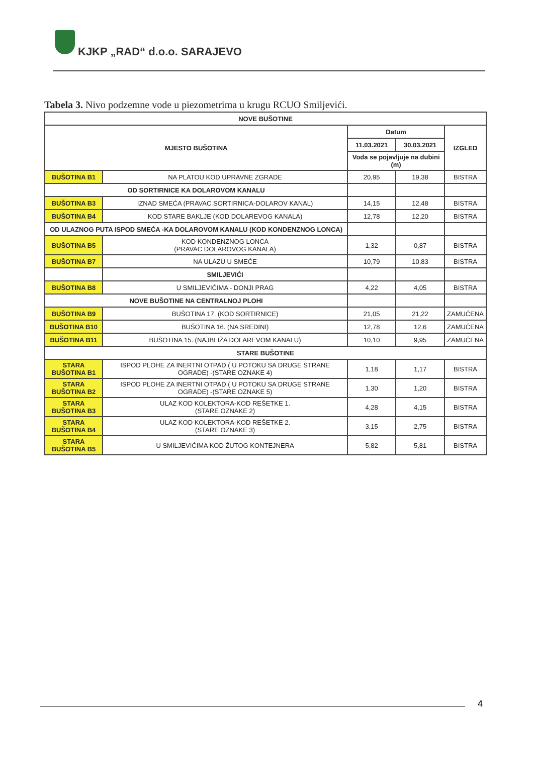KJKP „RAD“ d.o.o. SARAJEVO
Tabela 3. Nivo podzemne vode u piezometrima u krugu RCUO Smiljevići.
| NOVE BUŠOTINE | | | | |
| --- | --- | --- | --- | --- |
| MJESTO BUŠOTINA | | Datum | | IZGLED |
| | | 11.03.2021 | 30.03.2021 | |
| | | Voda se pojavljuje na dubini (m) | | |
| BUŠOTINA B1 | NA PLATOU KOD UPRAVNE ZGRADE | 20,95 | 19,38 | BISTRA |
| OD SORTIRNICE KA DOLAROVOM KANALU | | | | |
| BUŠOTINA B3 | IZNAD SMEĆA (PRAVAC SORTIRNICA-DOLAROV KANAL) | 14,15 | 12,48 | BISTRA |
| BUŠOTINA B4 | KOD STARE BAKLJE (KOD DOLAREVOG KANALA) | 12,78 | 12,20 | BISTRA |
| OD ULAZNOG PUTA ISPOD SMEĆA -KA DOLAROVOM KANALU (KOD KONDENZNOG LONCA) | | | | |
| BUŠOTINA B5 | KOD KONDENZNOG LONCA (PRAVAC DOLAROVOG KANALA) | 1,32 | 0,87 | BISTRA |
| BUŠOTINA B7 | NA ULAZU U SMEĆE | 10,79 | 10,83 | BISTRA |
| | SMILJEVIĆI | | | |
| BUŠOTINA B8 | U SMILJEVIĆIMA - DONJI PRAG | 4,22 | 4,05 | BISTRA |
| NOVE BUŠOTINE NA CENTRALNOJ PLOHI | | | | |
| BUŠOTINA B9 | BUŠOTINA 17. (KOD SORTIRNICE) | 21,05 | 21,22 | ZAMUĆENA |
| BUŠOTINA B10 | BUŠOTINA 16. (NA SREDINI) | 12,78 | 12,6 | ZAMUĆENA |
| BUŠOTINA B11 | BUŠOTINA 15. (NAJBLIŽA DOLAREVOM KANALU) | 10,10 | 9,95 | ZAMUĆENA |
| STARE BUŠOTINE | | | | |
| STARA BUŠOTINA B1 | ISPOD PLOHE ZA INERTNI OTPAD ( U POTOKU SA DRUGE STRANE OGRADE) -(STARE OZNAKE 4) | 1,18 | 1,17 | BISTRA |
| STARA BUŠOTINA B2 | ISPOD PLOHE ZA INERTNI OTPAD ( U POTOKU SA DRUGE STRANE OGRADE) -(STARE OZNAKE 5) | 1,30 | 1,20 | BISTRA |
| STARA BUŠOTINA B3 | ULAZ KOD KOLEKTORA-KOD REŠETKE 1. (STARE OZNAKE 2) | 4,28 | 4,15 | BISTRA |
| STARA BUŠOTINA B4 | ULAZ KOD KOLEKTORA-KOD REŠETKE 2. (STARE OZNAKE 3) | 3,15 | 2,75 | BISTRA |
| STARA BUŠOTINA B5 | U SMILJEVIĆIMA KOD ŽUTOG KONTEJNERA | 5,82 | 5,81 | BISTRA |
4